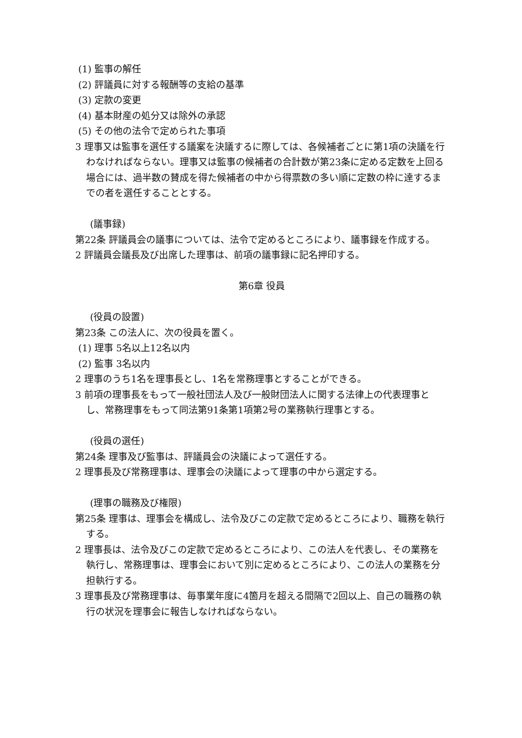(1) 監事の解任
(2) 評議員に対する報酬等の支給の基準
(3) 定款の変更
(4) 基本財産の処分又は除外の承認
(5) その他の法令で定められた事項
3 理事又は監事を選任する議案を決議するに際しては、各候補者ごとに第1項の決議を行わなければならない。理事又は監事の候補者の合計数が第23条に定める定数を上回る場合には、過半数の賛成を得た候補者の中から得票数の多い順に定数の枠に達するまでの者を選任することとする。
(議事録)
第22条 評議員会の議事については、法令で定めるところにより、議事録を作成する。
2 評議員会議長及び出席した理事は、前項の議事録に記名押印する。
第6章 役員
(役員の設置)
第23条 この法人に、次の役員を置く。
(1) 理事 5名以上12名以内
(2) 監事 3名以内
2 理事のうち1名を理事長とし、1名を常務理事とすることができる。
3 前項の理事長をもって一般社団法人及び一般財団法人に関する法律上の代表理事とし、常務理事をもって同法第91条第1項第2号の業務執行理事とする。
(役員の選任)
第24条 理事及び監事は、評議員会の決議によって選任する。
2 理事長及び常務理事は、理事会の決議によって理事の中から選定する。
(理事の職務及び権限)
第25条 理事は、理事会を構成し、法令及びこの定款で定めるところにより、職務を執行する。
2 理事長は、法令及びこの定款で定めるところにより、この法人を代表し、その業務を執行し、常務理事は、理事会において別に定めるところにより、この法人の業務を分担執行する。
3 理事長及び常務理事は、毎事業年度に4箇月を超える間隔で2回以上、自己の職務の執行の状況を理事会に報告しなければならない。